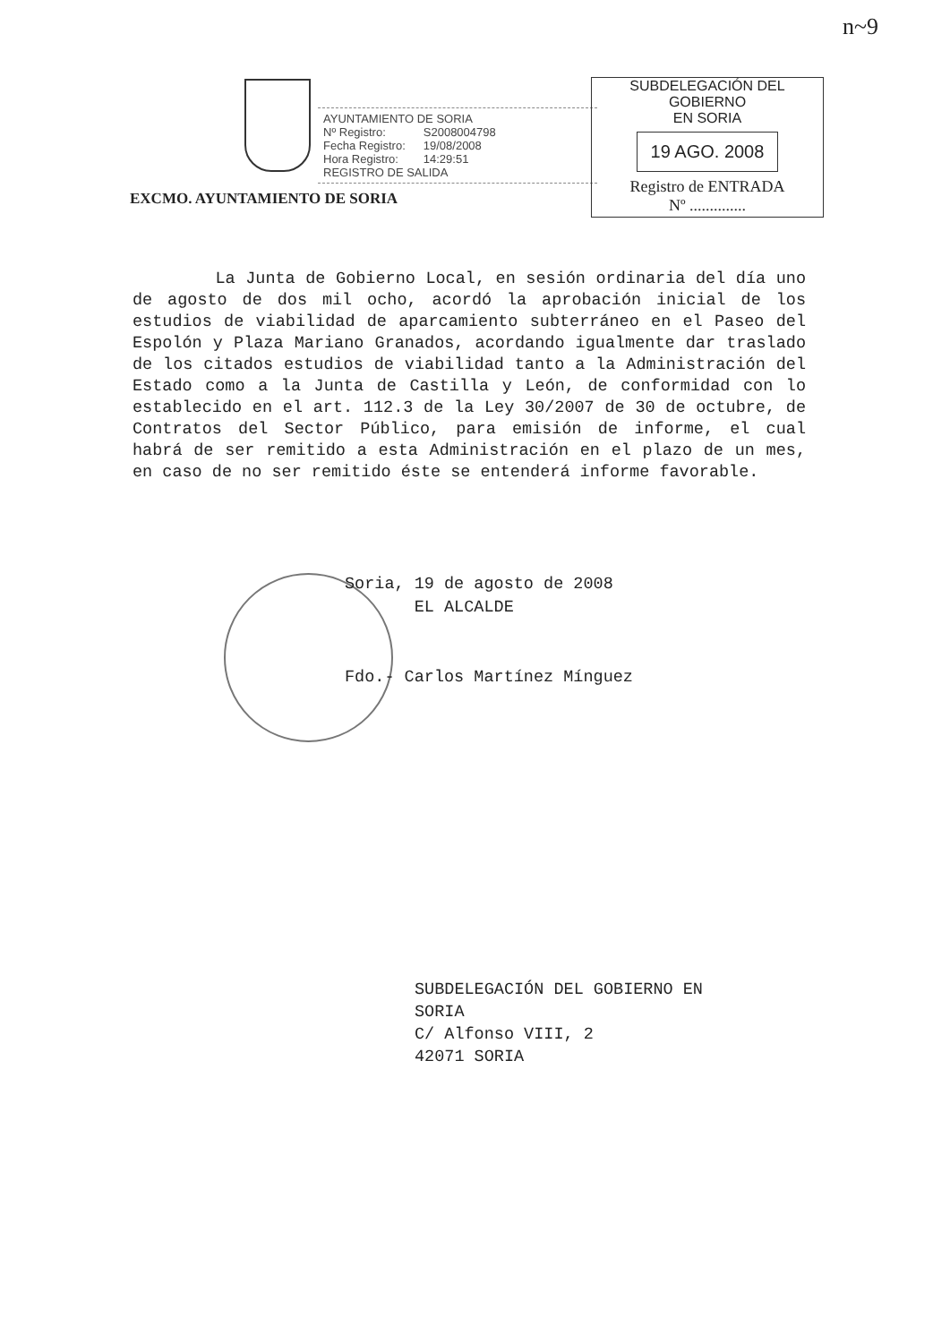n~9
EXCMO. AYUNTAMIENTO DE SORIA
AYUNTAMIENTO DE SORIA
| Nº Registro: | S2008004798 |
| Fecha Registro: | 19/08/2008 |
| Hora Registro: | 14:29:51 |
REGISTRO DE SALIDA
SUBDELEGACIÓN DEL GOBIERNO
EN SORIA
19 AGO. 2008
Registro de ENTRADA
Nº ..............
La Junta de Gobierno Local, en sesión ordinaria del día uno de agosto de dos mil ocho, acordó la aprobación inicial de los estudios de viabilidad de aparcamiento subterráneo en el Paseo del Espolón y Plaza Mariano Granados, acordando igualmente dar traslado de los citados estudios de viabilidad tanto a la Administración del Estado como a la Junta de Castilla y León, de conformidad con lo establecido en el art. 112.3 de la Ley 30/2007 de 30 de octubre, de Contratos del Sector Público, para emisión de informe, el cual habrá de ser remitido a esta Administración en el plazo de un mes, en caso de no ser remitido éste se entenderá informe favorable.
Soria, 19 de agosto de 2008
EL ALCALDE
Fdo.- Carlos Martínez Mínguez
SUBDELEGACIÓN DEL GOBIERNO EN
SORIA
C/ Alfonso VIII, 2
42071 SORIA